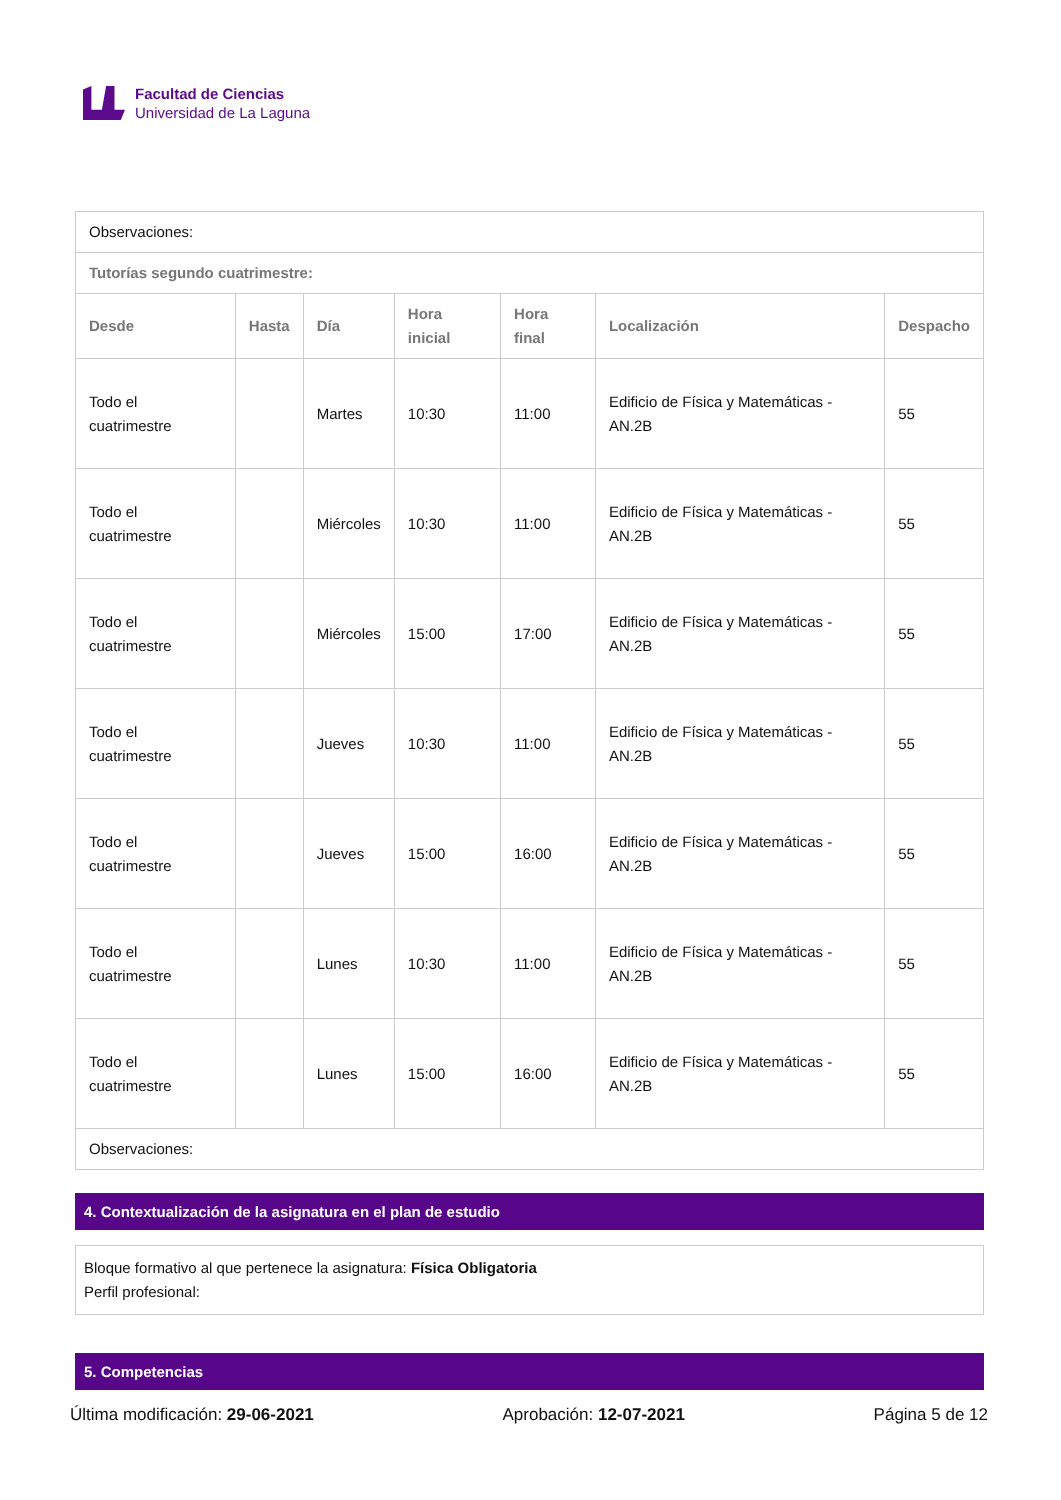Facultad de Ciencias
Universidad de La Laguna
| Observaciones: | | | | | | |
| Tutorías segundo cuatrimestre: | | | | | | |
| Desde | Hasta | Día | Hora inicial | Hora final | Localización | Despacho |
| Todo el cuatrimestre | | Martes | 10:30 | 11:00 | Edificio de Física y Matemáticas - AN.2B | 55 |
| Todo el cuatrimestre | | Miércoles | 10:30 | 11:00 | Edificio de Física y Matemáticas - AN.2B | 55 |
| Todo el cuatrimestre | | Miércoles | 15:00 | 17:00 | Edificio de Física y Matemáticas - AN.2B | 55 |
| Todo el cuatrimestre | | Jueves | 10:30 | 11:00 | Edificio de Física y Matemáticas - AN.2B | 55 |
| Todo el cuatrimestre | | Jueves | 15:00 | 16:00 | Edificio de Física y Matemáticas - AN.2B | 55 |
| Todo el cuatrimestre | | Lunes | 10:30 | 11:00 | Edificio de Física y Matemáticas - AN.2B | 55 |
| Todo el cuatrimestre | | Lunes | 15:00 | 16:00 | Edificio de Física y Matemáticas - AN.2B | 55 |
| Observaciones: | | | | | | |
4. Contextualización de la asignatura en el plan de estudio
Bloque formativo al que pertenece la asignatura: Física Obligatoria
Perfil profesional:
5. Competencias
Última modificación: 29-06-2021 Aprobación: 12-07-2021 Página 5 de 12